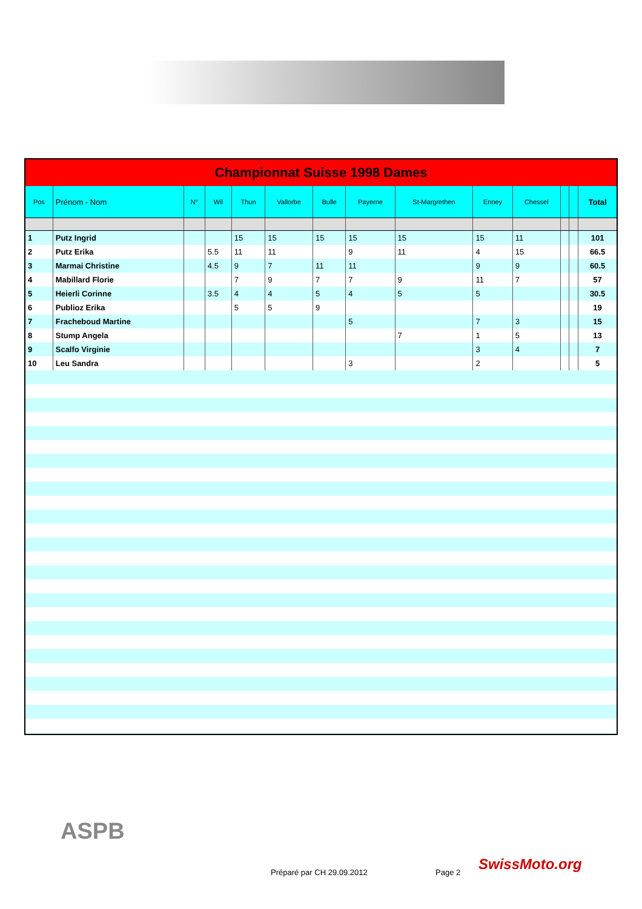| Championnat Suisse 1998 Dames | | | | | | | | | | | | | |
| --- | --- | --- | --- | --- | --- | --- | --- | --- | --- | --- | --- | --- | --- |
| Pos | Prénom - Nom | N° | Wil | Thun | Vallorbe | Bulle | Payerne | St-Margrethen | Enney | Chessel | | | Total |
| 1 | Putz Ingrid | | | 15 | 15 | 15 | 15 | 15 | 15 | 11 | | | 101 |
| 2 | Putz Erika | | 5.5 | 11 | 11 | | 9 | 11 | 4 | 15 | | | 66.5 |
| 3 | Marmai Christine | | 4.5 | 9 | 7 | 11 | 11 | | 9 | 9 | | | 60.5 |
| 4 | Mabillard Florie | | | 7 | 9 | 7 | 7 | 9 | 11 | 7 | | | 57 |
| 5 | Heierli Corinne | | 3.5 | 4 | 4 | 5 | 4 | 5 | 5 | | | | 30.5 |
| 6 | Publioz Erika | | | 5 | 5 | 9 | | | | | | | 19 |
| 7 | Fracheboud Martine | | | | | | 5 | | 7 | 3 | | | 15 |
| 8 | Stump Angela | | | | | | | 7 | 1 | 5 | | | 13 |
| 9 | Scalfo Virginie | | | | | | | | 3 | 4 | | | 7 |
| 10 | Leu Sandra | | | | | | 3 | | 2 | | | | 5 |
ASPB
Préparé par CH 29.09.2012 Page 2 SwissMoto.org